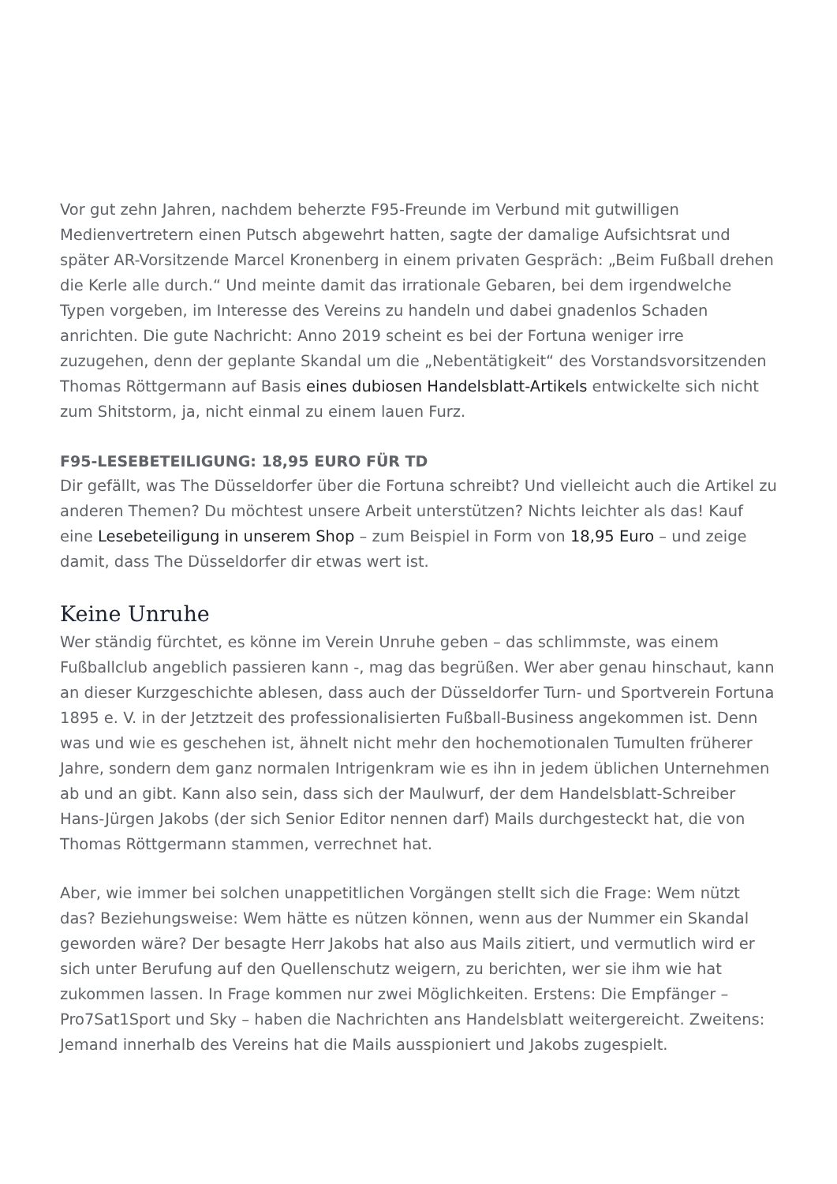Vor gut zehn Jahren, nachdem beherzte F95-Freunde im Verbund mit gutwilligen Medienvertretern einen Putsch abgewehrt hatten, sagte der damalige Aufsichtsrat und später AR-Vorsitzende Marcel Kronenberg in einem privaten Gespräch: „Beim Fußball drehen die Kerle alle durch.“ Und meinte damit das irrationale Gebaren, bei dem irgendwelche Typen vorgeben, im Interesse des Vereins zu handeln und dabei gnadenlos Schaden anrichten. Die gute Nachricht: Anno 2019 scheint es bei der Fortuna weniger irre zuzugehen, denn der geplante Skandal um die „Nebentätigkeit“ des Vorstandsvorsitzenden Thomas Röttgermann auf Basis eines dubiosen Handelsblatt-Artikels entwickelte sich nicht zum Shitstorm, ja, nicht einmal zu einem lauen Furz.
F95-LESEBETEILIGUNG: 18,95 EURO FÜR TD
Dir gefällt, was The Düsseldorfer über die Fortuna schreibt? Und vielleicht auch die Artikel zu anderen Themen? Du möchtest unsere Arbeit unterstützen? Nichts leichter als das! Kauf eine Lesebeteiligung in unserem Shop – zum Beispiel in Form von 18,95 Euro – und zeige damit, dass The Düsseldorfer dir etwas wert ist.
Keine Unruhe
Wer ständig fürchtet, es könne im Verein Unruhe geben – das schlimmste, was einem Fußballclub angeblich passieren kann -, mag das begrüßen. Wer aber genau hinschaut, kann an dieser Kurzgeschichte ablesen, dass auch der Düsseldorfer Turn- und Sportverein Fortuna 1895 e. V. in der Jetztzeit des professionalisierten Fußball-Business angekommen ist. Denn was und wie es geschehen ist, ähnelt nicht mehr den hochemotionalen Tumulten früherer Jahre, sondern dem ganz normalen Intrigenkram wie es ihn in jedem üblichen Unternehmen ab und an gibt. Kann also sein, dass sich der Maulwurf, der dem Handelsblatt-Schreiber Hans-Jürgen Jakobs (der sich Senior Editor nennen darf) Mails durchgesteckt hat, die von Thomas Röttgermann stammen, verrechnet hat.
Aber, wie immer bei solchen unappetitlichen Vorgängen stellt sich die Frage: Wem nützt das? Beziehungsweise: Wem hätte es nützen können, wenn aus der Nummer ein Skandal geworden wäre? Der besagte Herr Jakobs hat also aus Mails zitiert, und vermutlich wird er sich unter Berufung auf den Quellenschutz weigern, zu berichten, wer sie ihm wie hat zukommen lassen. In Frage kommen nur zwei Möglichkeiten. Erstens: Die Empfänger – Pro7Sat1Sport und Sky – haben die Nachrichten ans Handelsblatt weitergereicht. Zweitens: Jemand innerhalb des Vereins hat die Mails ausspioniert und Jakobs zugespielt.